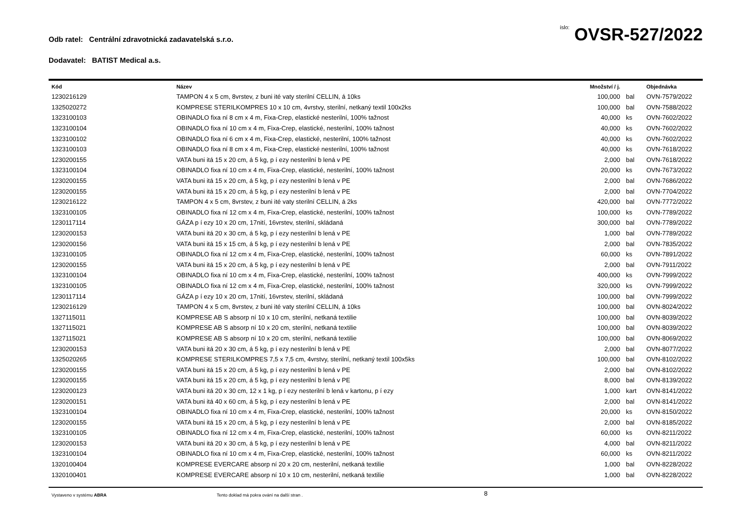Odb ratel: Centrální zdravotnická zadavatelská s.r.o.
Dodavatel: BATIST Medical a.s.
íslo: OVSR-527/2022
| Kód | Název | Množství / j. | | Objednávka |
| --- | --- | --- | --- | --- |
| 1230216129 | TAMPON 4 x 5 cm, 8vrstev, z buni ité vaty sterilní CELLIN, á 10ks | 100,000 | bal | OVN-7579/2022 |
| 1325020272 | KOMPRESE STERILKOMPRES 10 x 10 cm, 4vrstvy, sterilní, netkaný textil 100x2ks | 100,000 | bal | OVN-7588/2022 |
| 1323100103 | OBINADLO fixa ní 8 cm x 4 m, Fixa-Crep, elastické nesterilní, 100% tažnost | 40,000 | ks | OVN-7602/2022 |
| 1323100104 | OBINADLO fixa ní 10 cm x 4 m, Fixa-Crep, elastické, nesterilní, 100% tažnost | 40,000 | ks | OVN-7602/2022 |
| 1323100102 | OBINADLO fixa ní 6 cm x 4 m, Fixa-Crep, elastické, nesterilní, 100% tažnost | 40,000 | ks | OVN-7602/2022 |
| 1323100103 | OBINADLO fixa ní 8 cm x 4 m, Fixa-Crep, elastické nesterilní, 100% tažnost | 40,000 | ks | OVN-7618/2022 |
| 1230200155 | VATA buni itá 15 x 20 cm, á 5 kg, p í ezy nesterilní b lená v PE | 2,000 | bal | OVN-7618/2022 |
| 1323100104 | OBINADLO fixa ní 10 cm x 4 m, Fixa-Crep, elastické, nesterilní, 100% tažnost | 20,000 | ks | OVN-7673/2022 |
| 1230200155 | VATA buni itá 15 x 20 cm, á 5 kg, p í ezy nesterilní b lená v PE | 2,000 | bal | OVN-7686/2022 |
| 1230200155 | VATA buni itá 15 x 20 cm, á 5 kg, p í ezy nesterilní b lená v PE | 2,000 | bal | OVN-7704/2022 |
| 1230216122 | TAMPON 4 x 5 cm, 8vrstev, z buni ité vaty sterilní CELLIN, á 2ks | 420,000 | bal | OVN-7772/2022 |
| 1323100105 | OBINADLO fixa ní 12 cm x 4 m, Fixa-Crep, elastické, nesterilní, 100% tažnost | 100,000 | ks | OVN-7789/2022 |
| 1230117114 | GÁZA p í ezy 10 x 20 cm, 17nití, 16vrstev, sterilní, skládaná | 300,000 | bal | OVN-7789/2022 |
| 1230200153 | VATA buni itá 20 x 30 cm, á 5 kg, p í ezy nesterilní b lená v PE | 1,000 | bal | OVN-7789/2022 |
| 1230200156 | VATA buni itá 15 x 15 cm, á 5 kg, p í ezy nesterilní b lená v PE | 2,000 | bal | OVN-7835/2022 |
| 1323100105 | OBINADLO fixa ní 12 cm x 4 m, Fixa-Crep, elastické, nesterilní, 100% tažnost | 60,000 | ks | OVN-7891/2022 |
| 1230200155 | VATA buni itá 15 x 20 cm, á 5 kg, p í ezy nesterilní b lená v PE | 2,000 | bal | OVN-7911/2022 |
| 1323100104 | OBINADLO fixa ní 10 cm x 4 m, Fixa-Crep, elastické, nesterilní, 100% tažnost | 400,000 | ks | OVN-7999/2022 |
| 1323100105 | OBINADLO fixa ní 12 cm x 4 m, Fixa-Crep, elastické, nesterilní, 100% tažnost | 320,000 | ks | OVN-7999/2022 |
| 1230117114 | GÁZA p í ezy 10 x 20 cm, 17nití, 16vrstev, sterilní, skládaná | 100,000 | bal | OVN-7999/2022 |
| 1230216129 | TAMPON 4 x 5 cm, 8vrstev, z buni ité vaty sterilní CELLIN, á 10ks | 100,000 | bal | OVN-8024/2022 |
| 1327115011 | KOMPRESE AB S absorp ní 10 x 10 cm, sterilní, netkaná textilie | 100,000 | bal | OVN-8039/2022 |
| 1327115021 | KOMPRESE AB S absorp ní 10 x 20 cm, sterilní, netkaná textilie | 100,000 | bal | OVN-8039/2022 |
| 1327115021 | KOMPRESE AB S absorp ní 10 x 20 cm, sterilní, netkaná textilie | 100,000 | bal | OVN-8069/2022 |
| 1230200153 | VATA buni itá 20 x 30 cm, á 5 kg, p í ezy nesterilní b lená v PE | 2,000 | bal | OVN-8077/2022 |
| 1325020265 | KOMPRESE STERILKOMPRES 7,5 x 7,5 cm, 4vrstvy, sterilní, netkaný textil 100x5ks | 100,000 | bal | OVN-8102/2022 |
| 1230200155 | VATA buni itá 15 x 20 cm, á 5 kg, p í ezy nesterilní b lená v PE | 2,000 | bal | OVN-8102/2022 |
| 1230200155 | VATA buni itá 15 x 20 cm, á 5 kg, p í ezy nesterilní b lená v PE | 8,000 | bal | OVN-8139/2022 |
| 1230200123 | VATA buni itá 20 x 30 cm, 12 x 1 kg, p í ezy nesterilní b lená v kartonu, p í ezy | 1,000 | kart | OVN-8141/2022 |
| 1230200151 | VATA buni itá 40 x 60 cm, á 5 kg, p í ezy nesterilní b lená v PE | 2,000 | bal | OVN-8141/2022 |
| 1323100104 | OBINADLO fixa ní 10 cm x 4 m, Fixa-Crep, elastické, nesterilní, 100% tažnost | 20,000 | ks | OVN-8150/2022 |
| 1230200155 | VATA buni itá 15 x 20 cm, á 5 kg, p í ezy nesterilní b lená v PE | 2,000 | bal | OVN-8185/2022 |
| 1323100105 | OBINADLO fixa ní 12 cm x 4 m, Fixa-Crep, elastické, nesterilní, 100% tažnost | 60,000 | ks | OVN-8211/2022 |
| 1230200153 | VATA buni itá 20 x 30 cm, á 5 kg, p í ezy nesterilní b lená v PE | 4,000 | bal | OVN-8211/2022 |
| 1323100104 | OBINADLO fixa ní 10 cm x 4 m, Fixa-Crep, elastické, nesterilní, 100% tažnost | 60,000 | ks | OVN-8211/2022 |
| 1320100404 | KOMPRESE EVERCARE absorp ní 20 x 20 cm, nesterilní, netkaná textilie | 1,000 | bal | OVN-8228/2022 |
| 1320100401 | KOMPRESE EVERCARE absorp ní 10 x 10 cm, nesterilní, netkaná textilie | 1,000 | bal | OVN-8228/2022 |
Vystaveno v systému ABRA Tento doklad má pokra ování na další stran .
8